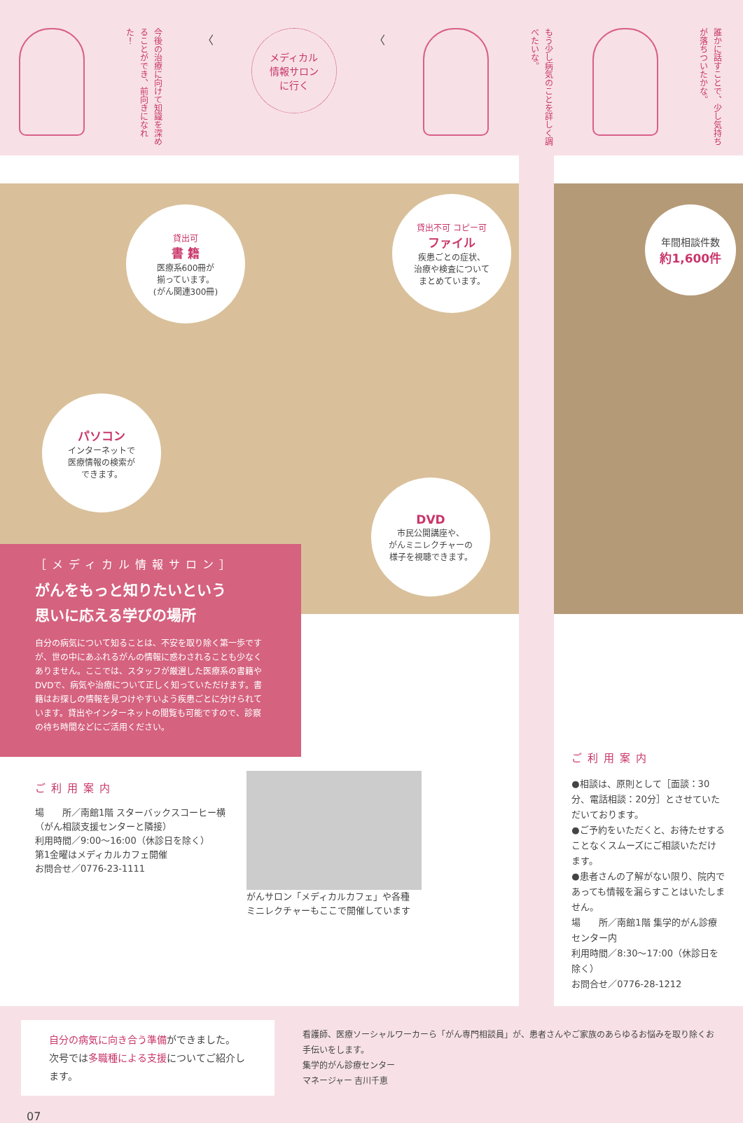今後の治療に向けて知識を深めることができ、前向きになれた！
〈
メディカル
情報サロン
に行く
〈
もう少し病気のことを詳しく調べたいな。
誰かに話すことで、少し気持ちが落ちついたかな。
貸出可
書 籍
医療系600冊が
揃っています。
(がん関連300冊)
貸出不可 コピー可
ファイル
疾患ごとの症状、
治療や検査について
まとめています。
パソコン
インターネットで
医療情報の検索が
できます。
DVD
市民公開講座や、
がんミニレクチャーの
様子を視聴できます。
［メディカル情報サロン］
がんをもっと知りたいという
思いに応える学びの場所
自分の病気について知ることは、不安を取り除く第一歩ですが、世の中にあふれるがんの情報に惑わされることも少なくありません。ここでは、スタッフが厳選した医療系の書籍やDVDで、病気や治療について正しく知っていただけます。書籍はお探しの情報を見つけやすいよう疾患ごとに分けられています。貸出やインターネットの閲覧も可能ですので、診察の待ち時間などにご活用ください。
ご利用案内
場　　所／南館1階 スターバックスコーヒー横
（がん相談支援センターと隣接）
利用時間／9:00〜16:00（休診日を除く）
第1金曜はメディカルカフェ開催
お問合せ／0776-23-1111
がんサロン「メディカルカフェ」や各種
ミニレクチャーもここで開催しています
年間相談件数
約1,600件
ご利用案内
●相談は、原則として［面談：30分、電話相談：20分］とさせていただいております。
●ご予約をいただくと、お待たせすることなくスムーズにご相談いただけます。
●患者さんの了解がない限り、院内であっても情報を漏らすことはいたしません。
場　　所／南館1階 集学的がん診療センター内
利用時間／8:30〜17:00（休診日を除く）
お問合せ／0776-28-1212
自分の病気に向き合う準備ができました。
次号では多職種による支援についてご紹介します。
看護師、医療ソーシャルワーカーら「がん専門相談員」が、患者さんやご家族のあらゆるお悩みを取り除くお手伝いをします。
集学的がん診療センター
マネージャー 吉川千恵
07